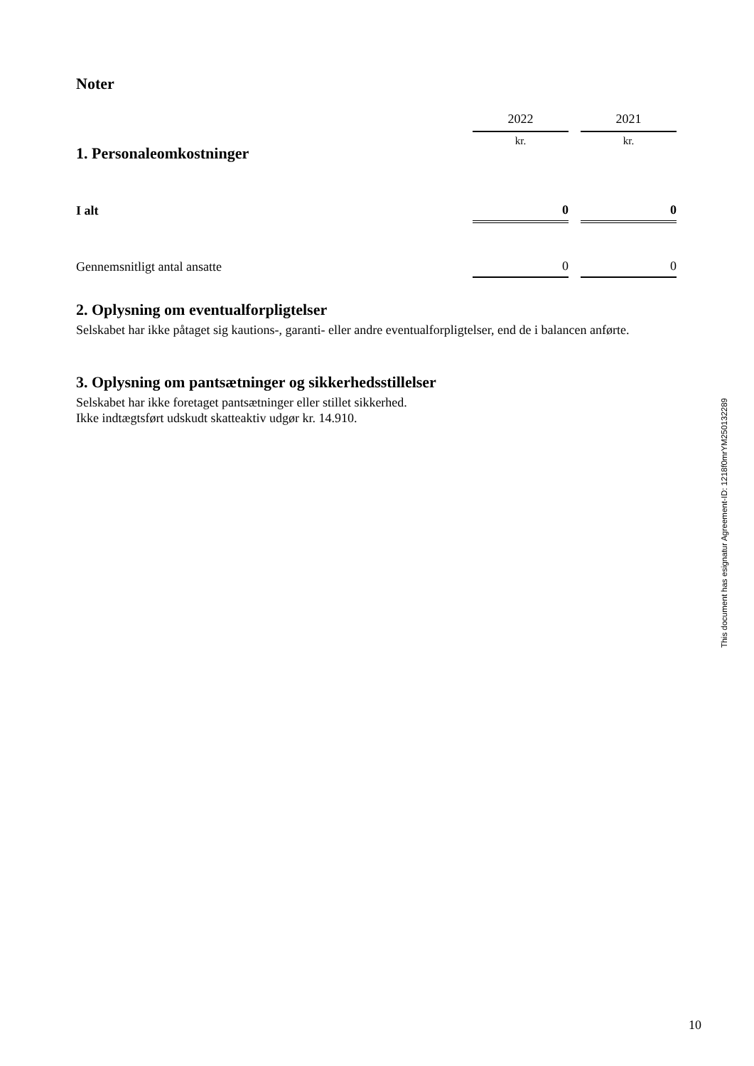Noter
| | 2022 | | 2021 |
| 1. Personaleomkostninger | kr. | | kr. |
| I alt | 0 | | 0 |
| Gennemsnitligt antal ansatte | 0 | | 0 |
2. Oplysning om eventualforpligtelser
Selskabet har ikke påtaget sig kautions-, garanti- eller andre eventualforpligtelser, end de i balancen anførte.
3. Oplysning om pantsætninger og sikkerhedsstillelser
Selskabet har ikke foretaget pantsætninger eller stillet sikkerhed.
Ikke indtægtsført udskudt skatteaktiv udgør kr. 14.910.
This document has esignatur Agreement-ID: 1218f0mrYM250132289
10